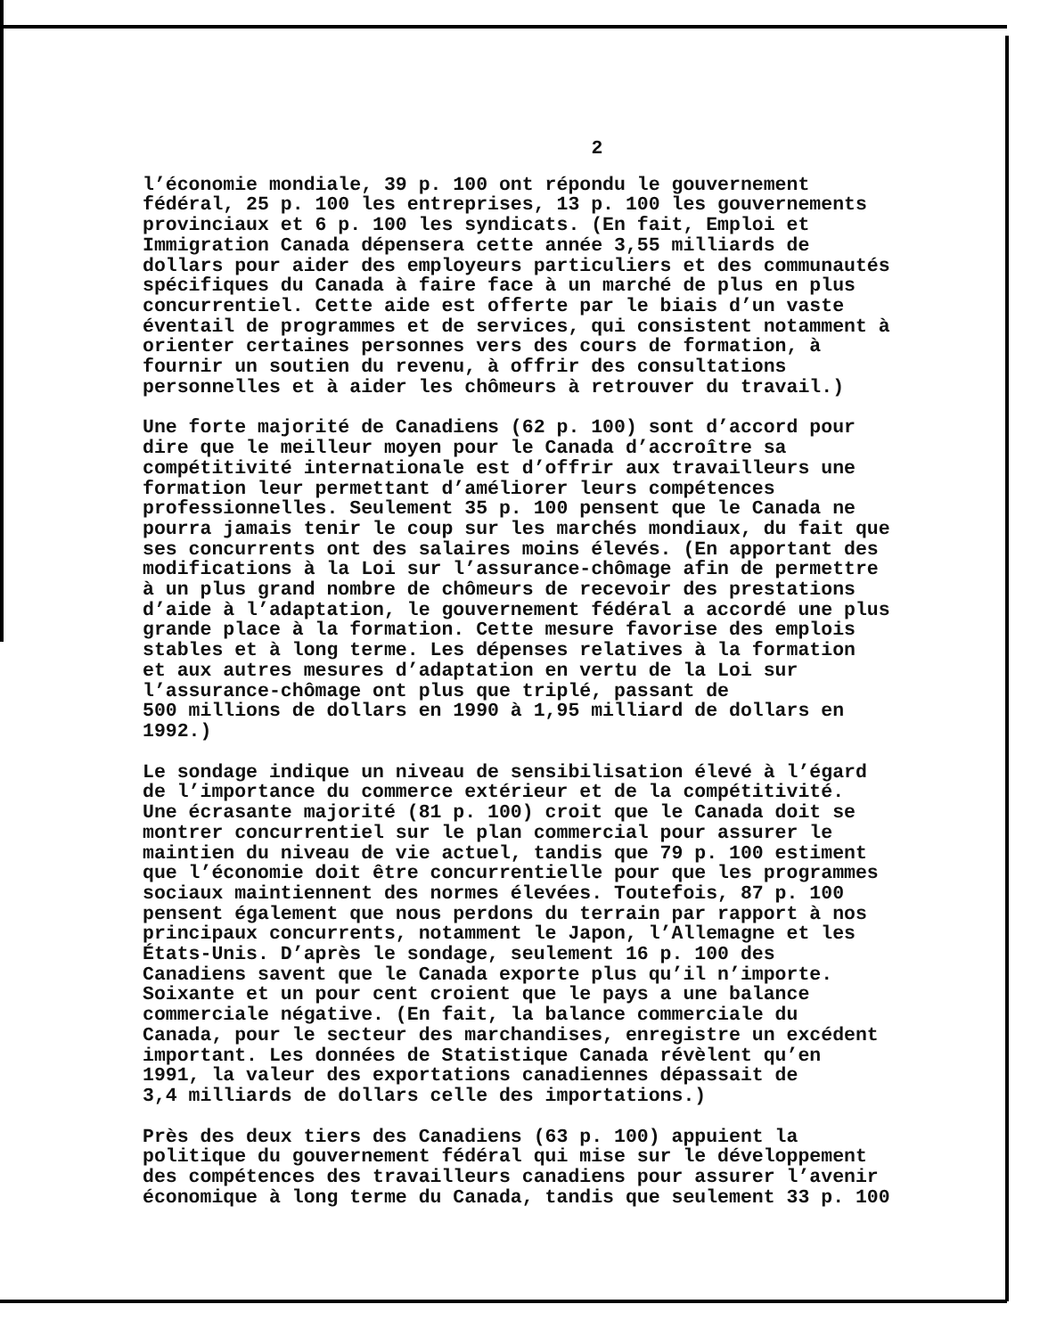2
l’économie mondiale, 39 p. 100 ont répondu le gouvernement fédéral, 25 p. 100 les entreprises, 13 p. 100 les gouvernements provinciaux et 6 p. 100 les syndicats. (En fait, Emploi et Immigration Canada dépensera cette année 3,55 milliards de dollars pour aider des employeurs particuliers et des communautés spécifiques du Canada à faire face à un marché de plus en plus concurrentiel. Cette aide est offerte par le biais d’un vaste éventail de programmes et de services, qui consistent notamment à orienter certaines personnes vers des cours de formation, à fournir un soutien du revenu, à offrir des consultations personnelles et à aider les chômeurs à retrouver du travail.)
Une forte majorité de Canadiens (62 p. 100) sont d’accord pour dire que le meilleur moyen pour le Canada d’accroître sa compétitivité internationale est d’offrir aux travailleurs une formation leur permettant d’améliorer leurs compétences professionnelles. Seulement 35 p. 100 pensent que le Canada ne pourra jamais tenir le coup sur les marchés mondiaux, du fait que ses concurrents ont des salaires moins élevés. (En apportant des modifications à la Loi sur l’assurance-chômage afin de permettre à un plus grand nombre de chômeurs de recevoir des prestations d’aide à l’adaptation, le gouvernement fédéral a accordé une plus grande place à la formation. Cette mesure favorise des emplois stables et à long terme. Les dépenses relatives à la formation et aux autres mesures d’adaptation en vertu de la Loi sur l’assurance-chômage ont plus que triplé, passant de 500 millions de dollars en 1990 à 1,95 milliard de dollars en 1992.)
Le sondage indique un niveau de sensibilisation élevé à l’égard de l’importance du commerce extérieur et de la compétitivité. Une écrasante majorité (81 p. 100) croit que le Canada doit se montrer concurrentiel sur le plan commercial pour assurer le maintien du niveau de vie actuel, tandis que 79 p. 100 estiment que l’économie doit être concurrentielle pour que les programmes sociaux maintiennent des normes élevées. Toutefois, 87 p. 100 pensent également que nous perdons du terrain par rapport à nos principaux concurrents, notamment le Japon, l’Allemagne et les États-Unis. D’après le sondage, seulement 16 p. 100 des Canadiens savent que le Canada exporte plus qu’il n’importe. Soixante et un pour cent croient que le pays a une balance commerciale négative. (En fait, la balance commerciale du Canada, pour le secteur des marchandises, enregistre un excédent important. Les données de Statistique Canada révèlent qu’en 1991, la valeur des exportations canadiennes dépassait de 3,4 milliards de dollars celle des importations.)
Près des deux tiers des Canadiens (63 p. 100) appuient la politique du gouvernement fédéral qui mise sur le développement des compétences des travailleurs canadiens pour assurer l’avenir économique à long terme du Canada, tandis que seulement 33 p. 100